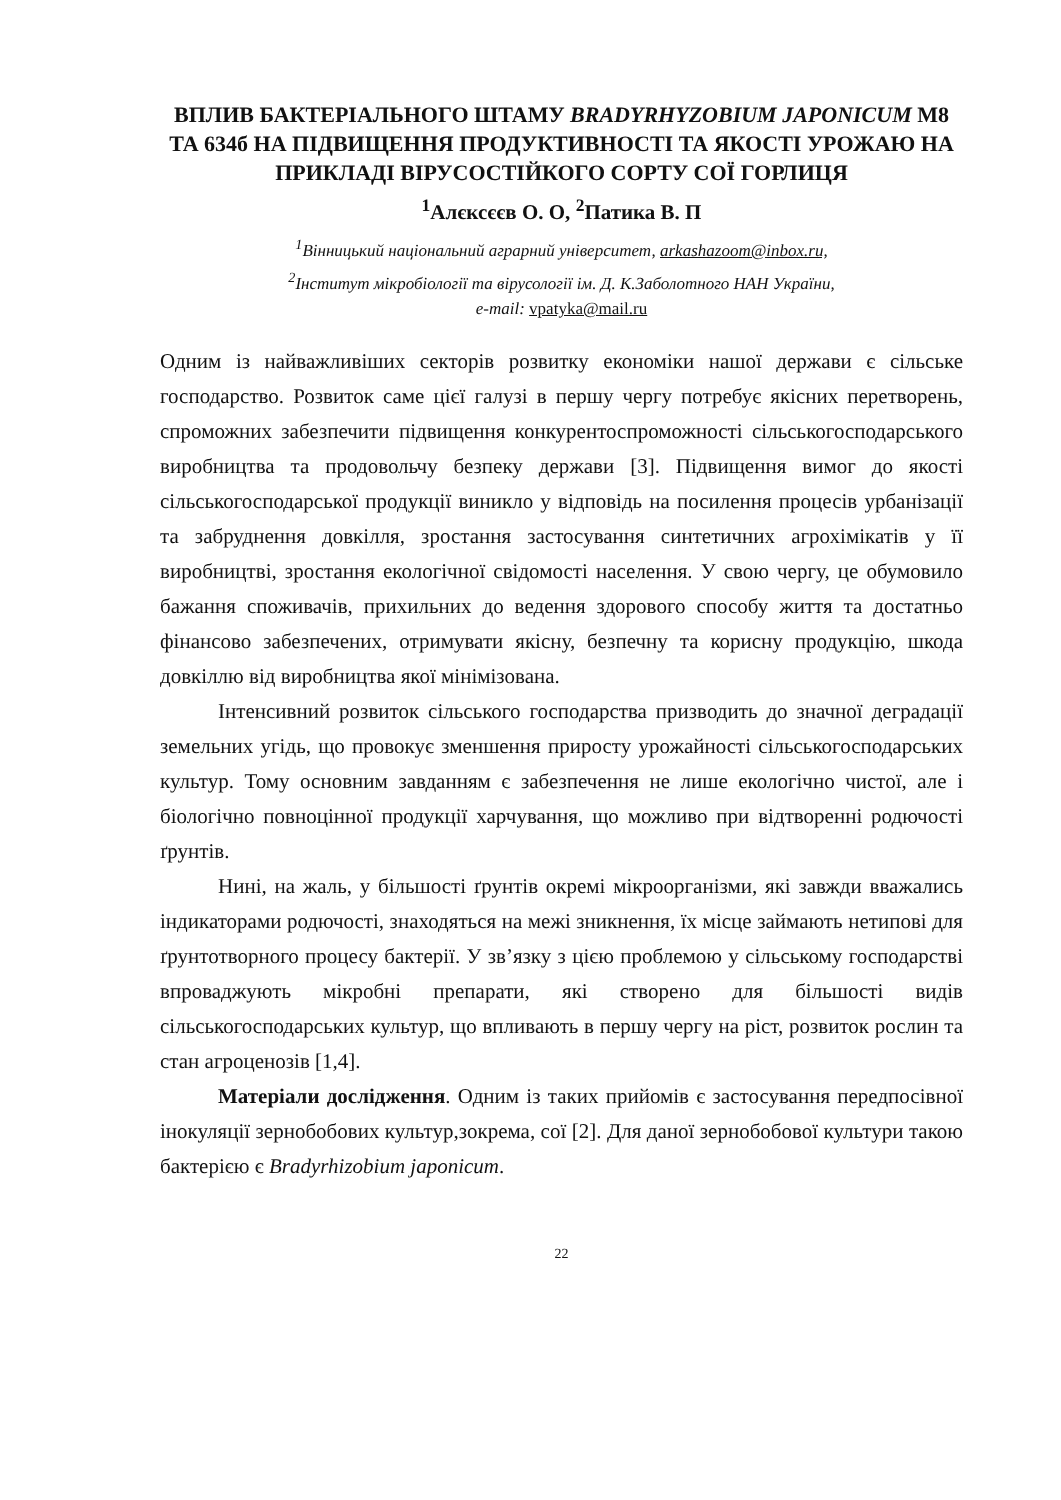ВПЛИВ БАКТЕРІАЛЬНОГО ШТАМУ BRADYRHYZOBIUM JAPONICUM М8 ТА 634б НА ПІДВИЩЕННЯ ПРОДУКТИВНОСТІ ТА ЯКОСТІ УРОЖАЮ НА ПРИКЛАДІ ВІРУСОСТІЙКОГО СОРТУ СОЇ ГОРЛИЦЯ
<sup>1</sup> Алєксєєв О. О, <sup>2</sup>Патика В. П
<sup>1</sup> Вінницький національний аграрний університет, arkashazoom@inbox.ru,
<sup>2</sup> Інститут мікробіології та вірусології ім. Д. К.Заболотного НАН України,
e-mail: vpatyka@mail.ru
Одним із найважливіших секторів розвитку економіки нашої держави є сільське господарство. Розвиток саме цієї галузі в першу чергу потребує якісних перетворень, спроможних забезпечити підвищення конкурентоспроможності сільськогосподарського виробництва та продовольчу безпеку держави [3]. Підвищення вимог до якості сільськогосподарської продукції виникло у відповідь на посилення процесів урбанізації та забруднення довкілля, зростання застосування синтетичних агрохімікатів у її виробництві, зростання екологічної свідомості населення. У свою чергу, це обумовило бажання споживачів, прихильних до ведення здорового способу життя та достатньо фінансово забезпечених, отримувати якісну, безпечну та корисну продукцію, шкода довкіллю від виробництва якої мінімізована.
Інтенсивний розвиток сільського господарства призводить до значної деградації земельних угідь, що провокує зменшення приросту урожайності сільськогосподарських культур. Тому основним завданням є забезпечення не лише екологічно чистої, але і біологічно повноцінної продукції харчування, що можливо при відтворенні родючості ґрунтів.
Нині, на жаль, у більшості ґрунтів окремі мікроорганізми, які завжди вважались індикаторами родючості, знаходяться на межі зникнення, їх місце займають нетипові для ґрунтотворного процесу бактерії. У зв’язку з цією проблемою у сільському господарстві впроваджують мікробні препарати, які створено для більшості видів сільськогосподарських культур, що впливають в першу чергу на ріст, розвиток рослин та стан агроценозів [1,4].
Матеріали дослідження. Одним із таких прийомів є застосування передпосівної інокуляції зернобобових культур,зокрема, сої [2]. Для даної зернобобової культури такою бактерією є Bradyrhizobium japonicum.
22